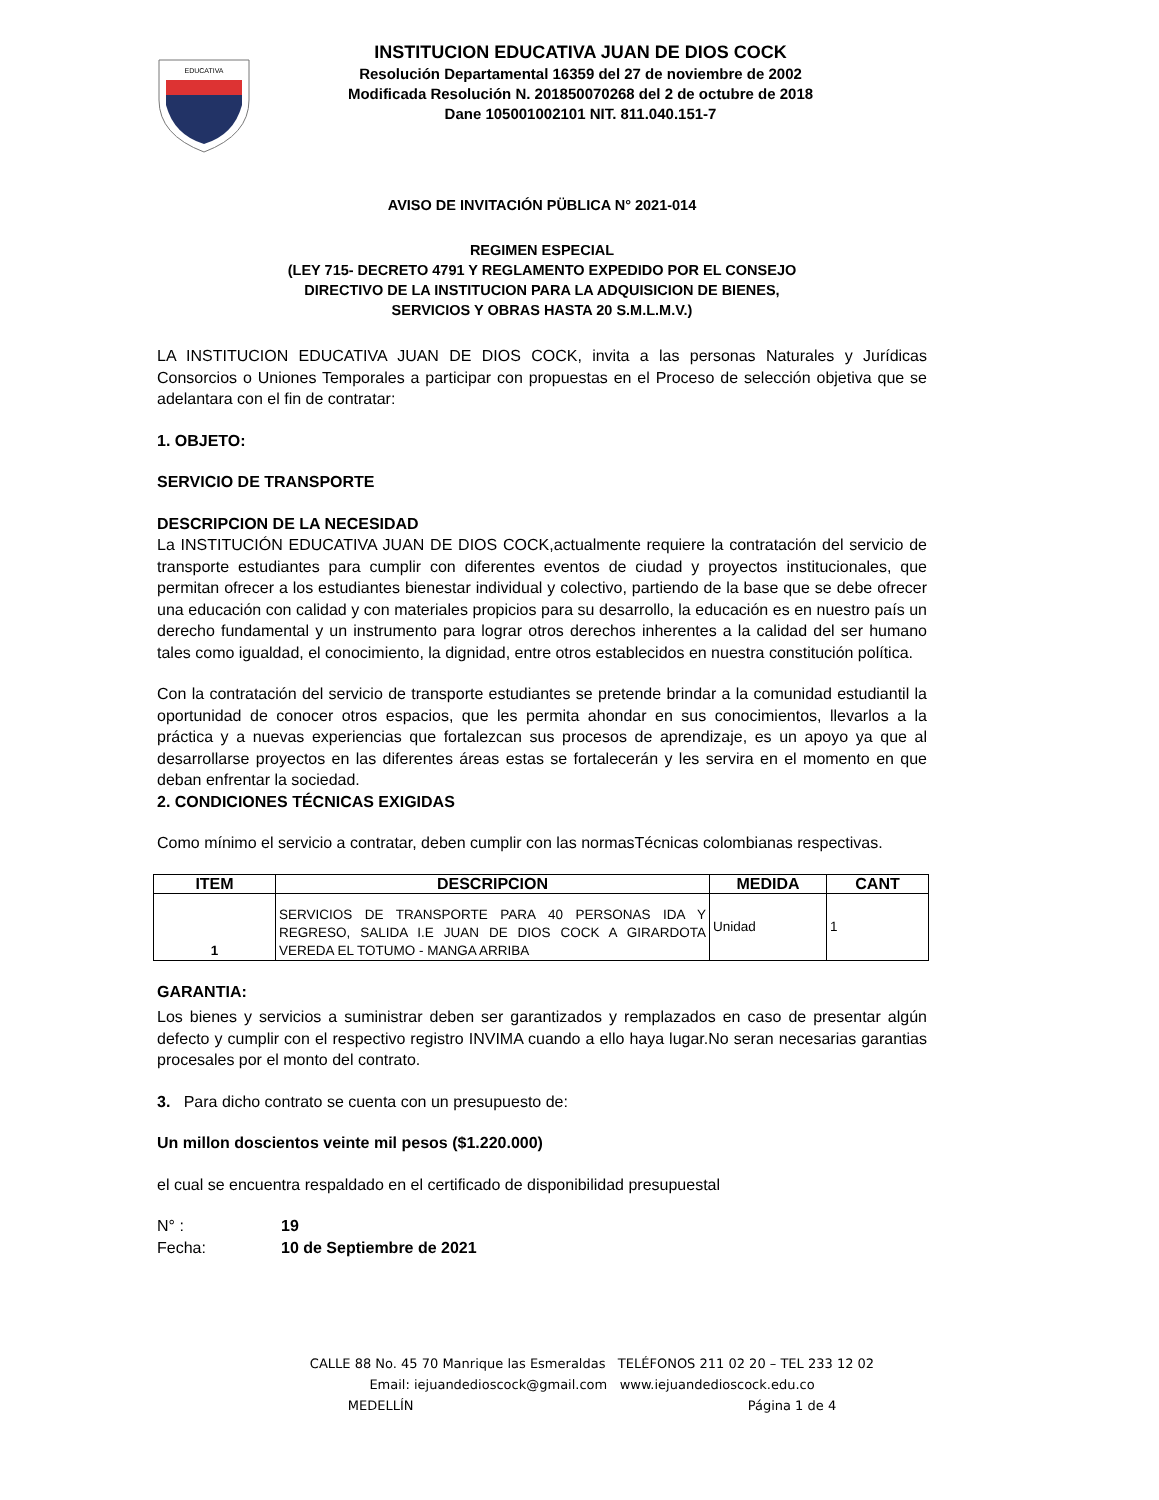EDUCATIVA
INSTITUCION EDUCATIVA JUAN DE DIOS COCK
Resolución Departamental 16359 del 27 de noviembre de 2002
Modificada Resolución N. 201850070268 del 2 de octubre de 2018
Dane 105001002101 NIT. 811.040.151-7
AVISO DE INVITACIÓN PÜBLICA N° 2021-014
REGIMEN ESPECIAL
(LEY 715- DECRETO 4791 Y REGLAMENTO EXPEDIDO POR EL CONSEJO
DIRECTIVO DE LA INSTITUCION PARA LA ADQUISICION DE BIENES,
SERVICIOS Y OBRAS HASTA 20 S.M.L.M.V.)
LA INSTITUCION EDUCATIVA JUAN DE DIOS COCK, invita a las personas Naturales y Jurídicas Consorcios o Uniones Temporales a participar con propuestas en el Proceso de selección objetiva que se adelantara con el fin de contratar:
1. OBJETO:
SERVICIO DE TRANSPORTE
DESCRIPCION DE LA NECESIDAD
La INSTITUCIÓN EDUCATIVA JUAN DE DIOS COCK,actualmente requiere la contratación del servicio de transporte estudiantes para cumplir con diferentes eventos de ciudad y proyectos institucionales, que permitan ofrecer a los estudiantes bienestar individual y colectivo, partiendo de la base que se debe ofrecer una educación con calidad y con materiales propicios para su desarrollo, la educación es en nuestro país un derecho fundamental y un instrumento para lograr otros derechos inherentes a la calidad del ser humano tales como igualdad, el conocimiento, la dignidad, entre otros establecidos en nuestra constitución política.
Con la contratación del servicio de transporte estudiantes se pretende brindar a la comunidad estudiantil la oportunidad de conocer otros espacios, que les permita ahondar en sus conocimientos, llevarlos a la práctica y a nuevas experiencias que fortalezcan sus procesos de aprendizaje, es un apoyo ya que al desarrollarse proyectos en las diferentes áreas estas se fortalecerán y les servira en el momento en que deban enfrentar la sociedad.
2. CONDICIONES TÉCNICAS EXIGIDAS
Como mínimo el servicio a contratar, deben cumplir con las normasTécnicas colombianas respectivas.
| ITEM | DESCRIPCION | MEDIDA | CANT |
| --- | --- | --- | --- |
| 1 | SERVICIOS DE TRANSPORTE PARA 40 PERSONAS IDA Y REGRESO, SALIDA I.E JUAN DE DIOS COCK A GIRARDOTA VEREDA EL TOTUMO - MANGA ARRIBA | Unidad | 1 |
GARANTIA:
Los bienes y servicios a suministrar deben ser garantizados y remplazados en caso de presentar algún defecto y cumplir con el respectivo registro INVIMA cuando a ello haya lugar.No seran necesarias garantias procesales por el monto del contrato.
3. Para dicho contrato se cuenta con un presupuesto de:
Un millon doscientos veinte mil pesos ($1.220.000)
el cual se encuentra respaldado en el certificado de disponibilidad presupuestal
N° : 19
Fecha: 10 de Septiembre de 2021
CALLE 88 No. 45 70 Manrique las Esmeraldas TELÉFONOS 211 02 20 – TEL 233 12 02
Email: iejuandedioscock@gmail.com www.iejuandedioscock.edu.co
MEDELLÍN Página 1 de 4